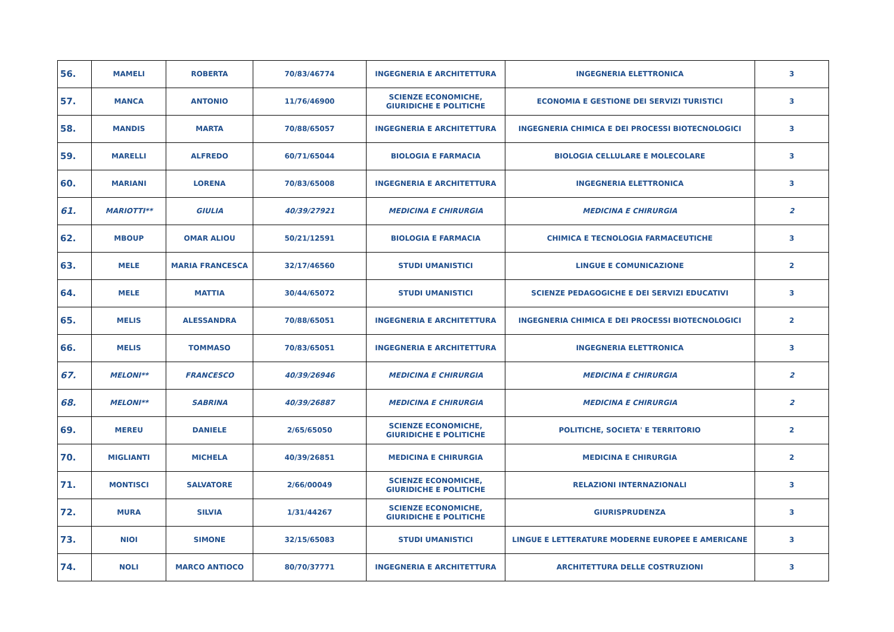| 56. | MAMELI | ROBERTA | 70/83/46774 | INGEGNERIA E ARCHITETTURA | INGEGNERIA ELETTRONICA | 3 |
| 57. | MANCA | ANTONIO | 11/76/46900 | SCIENZE ECONOMICHE, GIURIDICHE E POLITICHE | ECONOMIA E GESTIONE DEI SERVIZI TURISTICI | 3 |
| 58. | MANDIS | MARTA | 70/88/65057 | INGEGNERIA E ARCHITETTURA | INGEGNERIA CHIMICA E DEI PROCESSI BIOTECNOLOGICI | 3 |
| 59. | MARELLI | ALFREDO | 60/71/65044 | BIOLOGIA E FARMACIA | BIOLOGIA CELLULARE E MOLECOLARE | 3 |
| 60. | MARIANI | LORENA | 70/83/65008 | INGEGNERIA E ARCHITETTURA | INGEGNERIA ELETTRONICA | 3 |
| 61. | MARIOTTI** | GIULIA | 40/39/27921 | MEDICINA E CHIRURGIA | MEDICINA E CHIRURGIA | 2 |
| 62. | MBOUP | OMAR ALIOU | 50/21/12591 | BIOLOGIA E FARMACIA | CHIMICA E TECNOLOGIA FARMACEUTICHE | 3 |
| 63. | MELE | MARIA FRANCESCA | 32/17/46560 | STUDI UMANISTICI | LINGUE E COMUNICAZIONE | 2 |
| 64. | MELE | MATTIA | 30/44/65072 | STUDI UMANISTICI | SCIENZE PEDAGOGICHE E DEI SERVIZI EDUCATIVI | 3 |
| 65. | MELIS | ALESSANDRA | 70/88/65051 | INGEGNERIA E ARCHITETTURA | INGEGNERIA CHIMICA E DEI PROCESSI BIOTECNOLOGICI | 2 |
| 66. | MELIS | TOMMASO | 70/83/65051 | INGEGNERIA E ARCHITETTURA | INGEGNERIA ELETTRONICA | 3 |
| 67. | MELONI** | FRANCESCO | 40/39/26946 | MEDICINA E CHIRURGIA | MEDICINA E CHIRURGIA | 2 |
| 68. | MELONI** | SABRINA | 40/39/26887 | MEDICINA E CHIRURGIA | MEDICINA E CHIRURGIA | 2 |
| 69. | MEREU | DANIELE | 2/65/65050 | SCIENZE ECONOMICHE, GIURIDICHE E POLITICHE | POLITICHE, SOCIETA' E TERRITORIO | 2 |
| 70. | MIGLIANTI | MICHELA | 40/39/26851 | MEDICINA E CHIRURGIA | MEDICINA E CHIRURGIA | 2 |
| 71. | MONTISCI | SALVATORE | 2/66/00049 | SCIENZE ECONOMICHE, GIURIDICHE E POLITICHE | RELAZIONI INTERNAZIONALI | 3 |
| 72. | MURA | SILVIA | 1/31/44267 | SCIENZE ECONOMICHE, GIURIDICHE E POLITICHE | GIURISPRUDENZA | 3 |
| 73. | NIOI | SIMONE | 32/15/65083 | STUDI UMANISTICI | LINGUE E LETTERATURE MODERNE EUROPEE E AMERICANE | 3 |
| 74. | NOLI | MARCO ANTIOCO | 80/70/37771 | INGEGNERIA E ARCHITETTURA | ARCHITETTURA DELLE COSTRUZIONI | 3 |